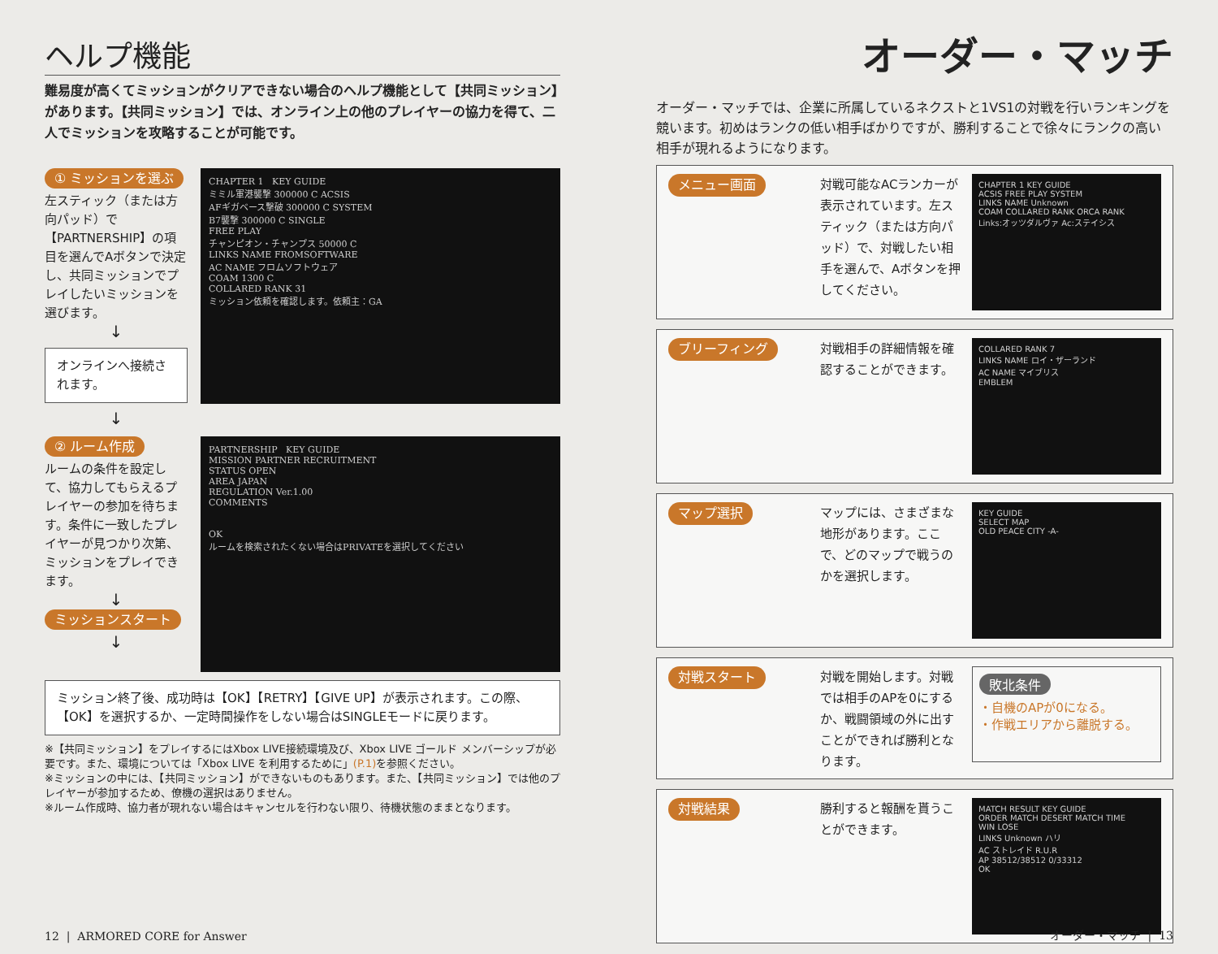ヘルプ機能
難易度が高くてミッションがクリアできない場合のヘルプ機能として【共同ミッション】があります。【共同ミッション】では、オンライン上の他のプレイヤーの協力を得て、二人でミッションを攻略することが可能です。
① ミッションを選ぶ
左スティック（または方向パッド）で【PARTNERSHIP】の項目を選んでAボタンで決定し、共同ミッションでプレイしたいミッションを選びます。
↓
オンラインへ接続されます。
↓
CHAPTER 1 KEY GUIDE
ミミル軍港襲撃 300000 C ACSIS
AFギガベース撃破 300000 C SYSTEM
B7襲撃 300000 C SINGLE
FREE PLAY
チャンピオン・チャンプス 50000 C
LINKS NAME FROMSOFTWARE
AC NAME フロムソフトウェア
COAM 1300 C
COLLARED RANK 31
ミッション依頼を確認します。依頼主：GA
② ルーム作成
ルームの条件を設定して、協力してもらえるプレイヤーの参加を待ちます。条件に一致したプレイヤーが見つかり次第、ミッションをプレイできます。
↓
ミッションスタート
↓
PARTNERSHIP KEY GUIDE
MISSION PARTNER RECRUITMENT
STATUS OPEN
AREA JAPAN
REGULATION Ver.1.00
COMMENTS
OK
ルームを検索されたくない場合はPRIVATEを選択してください
ミッション終了後、成功時は【OK】【RETRY】【GIVE UP】が表示されます。この際、【OK】を選択するか、一定時間操作をしない場合はSINGLEモードに戻ります。
※【共同ミッション】をプレイするにはXbox LIVE接続環境及び、Xbox LIVE ゴールド メンバーシップが必要です。また、環境については「Xbox LIVE を利用するために」(P.1) を参照ください。
※ミッションの中には、【共同ミッション】ができないものもあります。また、【共同ミッション】では他のプレイヤーが参加するため、僚機の選択はありません。
※ルーム作成時、協力者が現れない場合はキャンセルを行わない限り、待機状態のままとなります。
12 | ARMORED CORE for Answer
オーダー・マッチ
オーダー・マッチでは、企業に所属しているネクストと1VS1の対戦を行いランキングを競います。初めはランクの低い相手ばかりですが、勝利することで徐々にランクの高い相手が現れるようになります。
メニュー画面 対戦可能なACランカーが表示されています。左スティック（または方向パッド）で、対戦したい相手を選んで、Aボタンを押してください。
CHAPTER 1 KEY GUIDE
ACSIS FREE PLAY SYSTEM
LINKS NAME Unknown
COAM COLLARED RANK ORCA RANK
Links:オッツダルヴァ Ac:ステイシス
ブリーフィング 対戦相手の詳細情報を確認することができます。
COLLARED RANK 7
LINKS NAME ロイ・ザーランド
AC NAME マイブリス
EMBLEM
マップ選択 マップには、さまざまな地形があります。ここで、どのマップで戦うのかを選択します。
KEY GUIDE
SELECT MAP
OLD PEACE CITY -A-
対戦スタート 対戦を開始します。対戦では相手のAPを0にするか、戦闘領域の外に出すことができれば勝利となります。
敗北条件
・自機のAPが0になる。
・作戦エリアから離脱する。
対戦結果 勝利すると報酬を貰うことができます。
MATCH RESULT KEY GUIDE
ORDER MATCH DESERT MATCH TIME
WIN LOSE
LINKS Unknown ハリ
AC ストレイド R.U.R
AP 38512/38512 0/33312
OK
オーダー・マッチ | 13